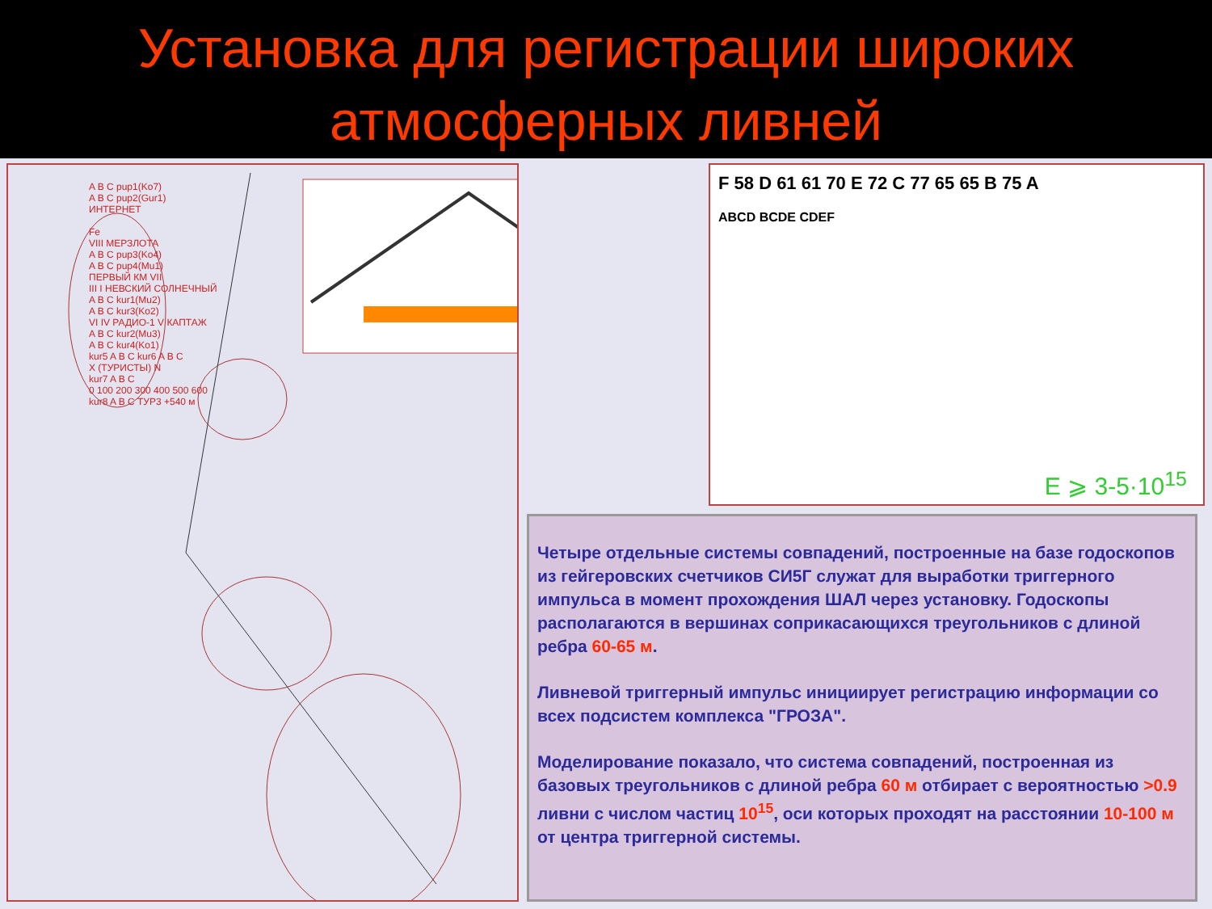Установка для регистрации широких
атмосферных ливней
A B C pup1(Ko7)
A B C pup2(Gur1)
ИНТЕРНЕТ
Fe
VIII МЕРЗЛОТА
A B C pup3(Ko4)
A B C pup4(Mu1)
ПЕРВЫЙ КМ VII
III I НЕВСКИЙ СОЛНЕЧНЫЙ
A B C kur1(Mu2)
A B C kur3(Ko2)
VI IV РАДИО-1 V КАПТАЖ
A B C kur2(Mu3)
A B C kur4(Ko1)
kur5 A B C kur6 A B C
X (ТУРИСТЫ) N
kur7 A B C
0 100 200 300 400 500 600
kur8 A B C ТУР3 +540 м
F 58 D 61 61 70 E 72 C 77 65 65 B 75 A
ABCD BCDE CDEF
E ⩾ 3-5·10<sup>15</sup>
Четыре отдельные системы совпадений, построенные на базе годоскопов из гейгеровских счетчиков СИ5Г служат для выработки триггерного импульса в момент прохождения ШАЛ через установку. Годоскопы располагаются в вершинах соприкасающихся треугольников с длиной ребра 60-65 м.
Ливневой триггерный импульс инициирует регистрацию информации со всех подсистем комплекса "ГРОЗА".
Моделирование показало, что система совпадений, построенная из базовых треугольников с длиной ребра 60 м отбирает с вероятностью >0.9 ливни с числом частиц 10<sup>15</sup>, оси которых проходят на расстоянии 10-100 м от центра триггерной системы.